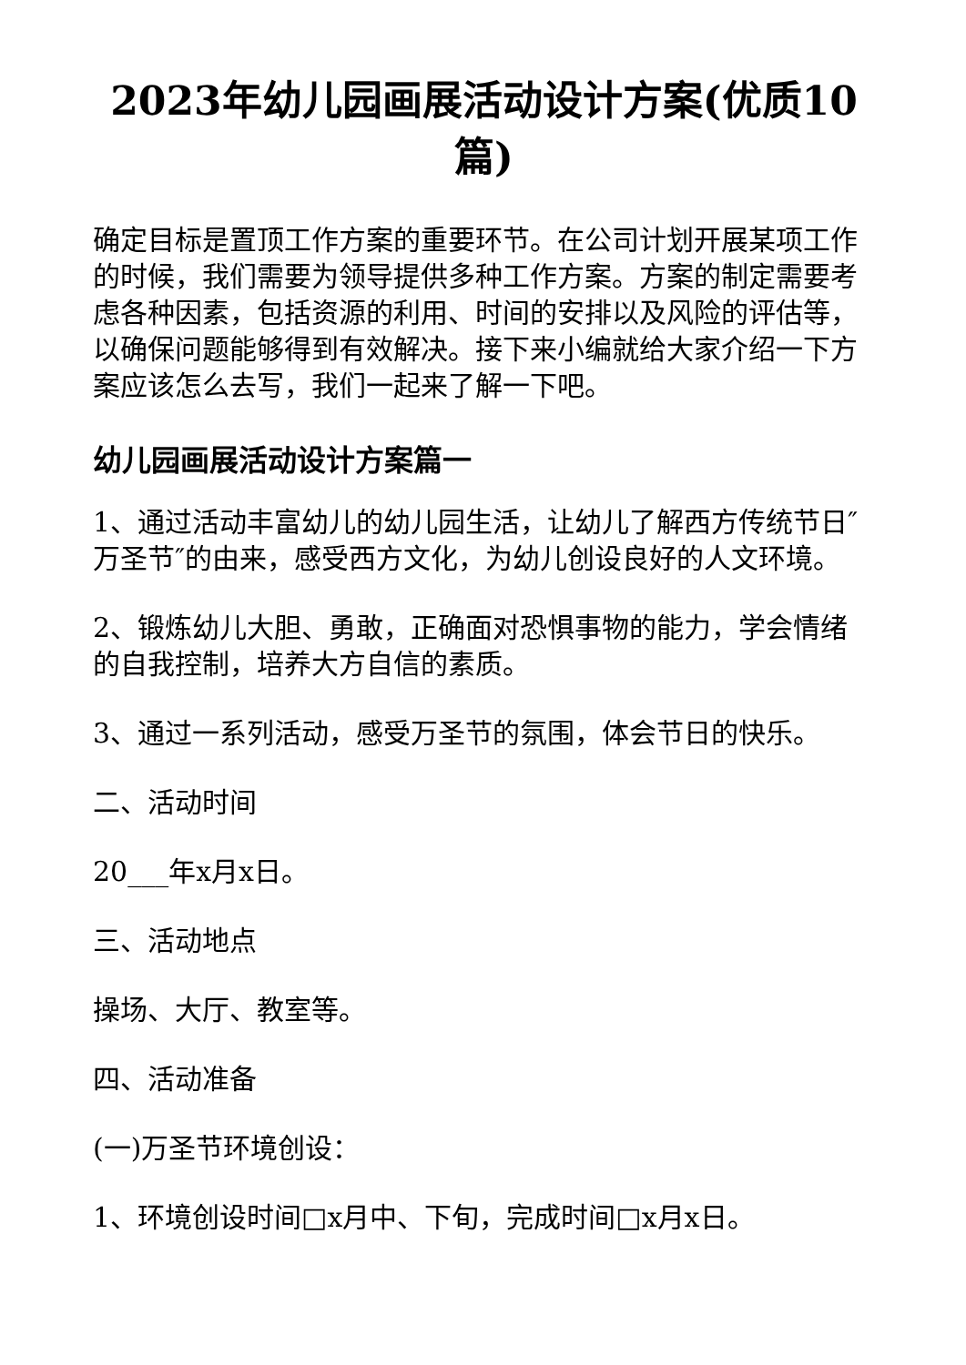2023年幼儿园画展活动设计方案(优质10篇)
确定目标是置顶工作方案的重要环节。在公司计划开展某项工作的时候，我们需要为领导提供多种工作方案。方案的制定需要考虑各种因素，包括资源的利用、时间的安排以及风险的评估等，以确保问题能够得到有效解决。接下来小编就给大家介绍一下方案应该怎么去写，我们一起来了解一下吧。
幼儿园画展活动设计方案篇一
1、通过活动丰富幼儿的幼儿园生活，让幼儿了解西方传统节日″万圣节″的由来，感受西方文化，为幼儿创设良好的人文环境。
2、锻炼幼儿大胆、勇敢，正确面对恐惧事物的能力，学会情绪的自我控制，培养大方自信的素质。
3、通过一系列活动，感受万圣节的氛围，体会节日的快乐。
二、活动时间
20___年x月x日。
三、活动地点
操场、大厅、教室等。
四、活动准备
(一)万圣节环境创设：
1、环境创设时间□x月中、下旬，完成时间□x月x日。